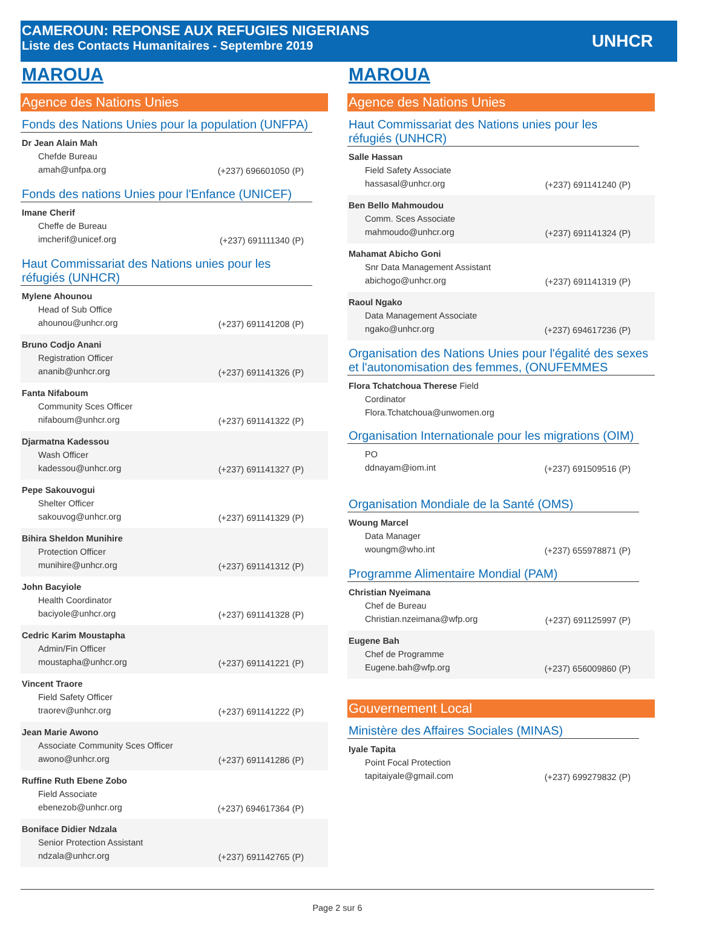CAMEROUN: REPONSE AUX REFUGIES NIGERIANS
Liste des Contacts Humanitaires - Septembre 2019
UNHCR
MAROUA
Agence des Nations Unies
Fonds des Nations Unies pour la population (UNFPA)
Dr Jean Alain Mah
Chefde Bureau
amah@unfpa.org (+237) 696601050 (P)
Fonds des nations Unies pour l'Enfance (UNICEF)
Imane Cherif
Cheffe de Bureau
imcherif@unicef.org (+237) 691111340 (P)
Haut Commissariat des Nations unies pour les réfugiés (UNHCR)
Mylene Ahounou
Head of Sub Office
ahounou@unhcr.org (+237) 691141208 (P)
Bruno Codjo Anani
Registration Officer
ananib@unhcr.org (+237) 691141326 (P)
Fanta Nifaboum
Community Sces Officer
nifaboum@unhcr.org (+237) 691141322 (P)
Djarmatna Kadessou
Wash Officer
kadessou@unhcr.org (+237) 691141327 (P)
Pepe Sakouvogui
Shelter Officer
sakouvog@unhcr.org (+237) 691141329 (P)
Bihira Sheldon Munihire
Protection Officer
munihire@unhcr.org (+237) 691141312 (P)
John Bacyiole
Health Coordinator
baciyole@unhcr.org (+237) 691141328 (P)
Cedric Karim Moustapha
Admin/Fin Officer
moustapha@unhcr.org (+237) 691141221 (P)
Vincent Traore
Field Safety Officer
traorev@unhcr.org (+237) 691141222 (P)
Jean Marie Awono
Associate Community Sces Officer
awono@unhcr.org (+237) 691141286 (P)
Ruffine Ruth Ebene Zobo
Field Associate
ebenezob@unhcr.org (+237) 694617364 (P)
Boniface Didier Ndzala
Senior Protection Assistant
ndzala@unhcr.org (+237) 691142765 (P)
MAROUA
Agence des Nations Unies
Haut Commissariat des Nations unies pour les réfugiés (UNHCR)
Salle Hassan
Field Safety Associate
hassasal@unhcr.org (+237) 691141240 (P)
Ben Bello Mahmoudou
Comm. Sces Associate
mahmoudo@unhcr.org (+237) 691141324 (P)
Mahamat Abicho Goni
Snr Data Management Assistant
abichogo@unhcr.org (+237) 691141319 (P)
Raoul Ngako
Data Management Associate
ngako@unhcr.org (+237) 694617236 (P)
Organisation des Nations Unies pour l'égalité des sexes et l'autonomisation des femmes, (ONUFEMMES
Flora Tchatchoua Therese Field
Cordinator
Flora.Tchatchoua@unwomen.org
Organisation Internationale pour les migrations (OIM)
PO
ddnayam@iom.int (+237) 691509516 (P)
Organisation Mondiale de la Santé (OMS)
Woung Marcel
Data Manager
woungm@who.int (+237) 655978871 (P)
Programme Alimentaire Mondial (PAM)
Christian Nyeimana
Chef de Bureau
Christian.nzeimana@wfp.org (+237) 691125997 (P)
Eugene Bah
Chef de Programme
Eugene.bah@wfp.org (+237) 656009860 (P)
Gouvernement Local
Ministère des Affaires Sociales (MINAS)
Iyale Tapita
Point Focal Protection
tapitaiyale@gmail.com (+237) 699279832 (P)
Page 2 sur 6